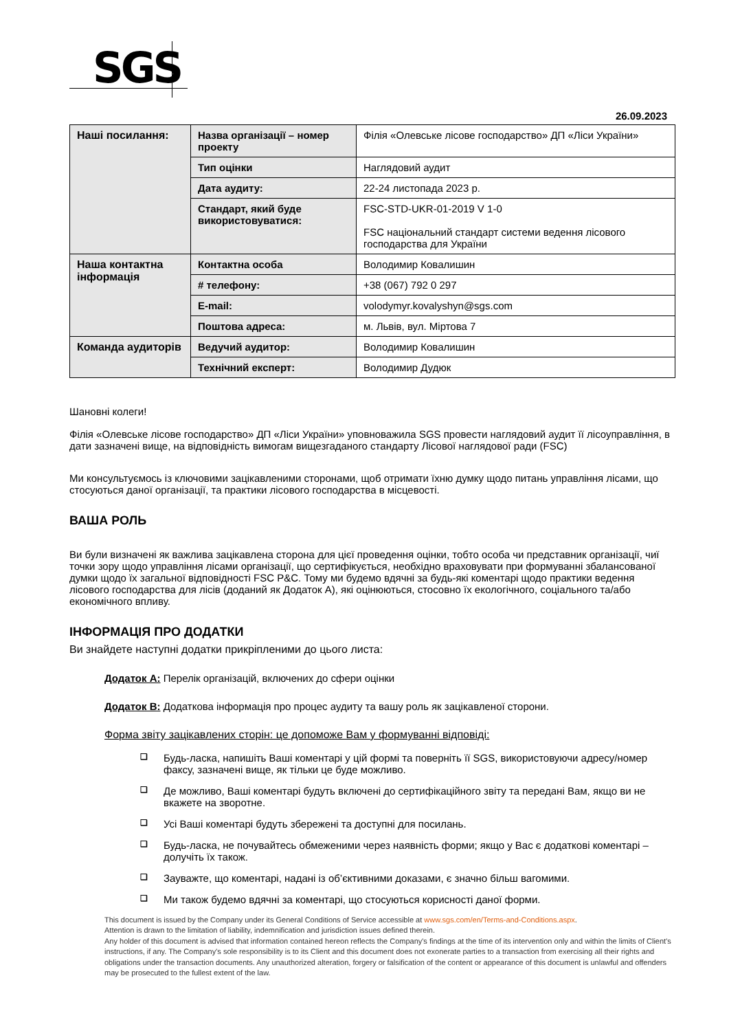SGS
26.09.2023
| Наші посилання: | Назва організації – номер проекту | Філія «Олевське лісове господарство» ДП «Ліси України» |
| | Тип оцінки | Наглядовий аудит |
| | Дата аудиту: | 22-24 листопада 2023 р. |
| | Стандарт, який буде використовуватися: | FSC-STD-UKR-01-2019 V 1-0 FSC національний стандарт системи ведення лісового господарства для України |
| Наша контактна інформація | Контактна особа | Володимир Ковалишин |
| | # телефону: | +38 (067) 792 0 297 |
| | E-mail: | volodymyr.kovalyshyn@sgs.com |
| | Поштова адреса: | м. Львів, вул. Міртова 7 |
| Команда аудиторів | Ведучий аудитор: | Володимир Ковалишин |
| | Технічний експерт: | Володимир Дудюк |
Шановні колеги!
Філія «Олевське лісове господарство» ДП «Ліси України» уповноважила SGS провести наглядовий аудит її лісоуправління, в дати зазначені вище, на відповідність вимогам вищезгаданого стандарту Лісової наглядової ради (FSC)
Ми консультуємось із ключовими зацікавленими сторонами, щоб отримати їхню думку щодо питань управління лісами, що стосуються даної організації, та практики лісового господарства в місцевості.
ВАША РОЛЬ
Ви були визначені як важлива зацікавлена сторона для цієї проведення оцінки, тобто особа чи представник організації, чиї точки зору щодо управління лісами організації, що сертифікується, необхідно враховувати при формуванні збалансованої думки щодо їх загальної відповідності FSC P&C. Тому ми будемо вдячні за будь-які коментарі щодо практики ведення лісового господарства для лісів (доданий як Додаток А), які оцінюються, стосовно їх екологічного, соціального та/або економічного впливу.
ІНФОРМАЦІЯ ПРО ДОДАТКИ
Ви знайдете наступні додатки прикріпленими до цього листа:
Додаток А: Перелік організацій, включених до сфери оцінки
Додаток В: Додаткова інформація про процес аудиту та вашу роль як зацікавленої сторони.
Форма звіту зацікавлених сторін: це допоможе Вам у формуванні відповіді:
❑ Будь-ласка, напишіть Ваші коментарі у цій формі та поверніть її SGS, використовуючи адресу/номер факсу, зазначені вище, як тільки це буде можливо.
❑ Де можливо, Ваші коментарі будуть включені до сертифікаційного звіту та передані Вам, якщо ви не вкажете на зворотне.
❑ Усі Ваші коментарі будуть збережені та доступні для посилань.
❑ Будь-ласка, не почувайтесь обмеженими через наявність форми; якщо у Вас є додаткові коментарі – долучіть їх також.
❑ Зауважте, що коментарі, надані із об’єктивними доказами, є значно більш вагомими.
❑ Ми також будемо вдячні за коментарі, що стосуються корисності даної форми.
This document is issued by the Company under its General Conditions of Service accessible at www.sgs.com/en/Terms-and-Conditions.aspx.
Attention is drawn to the limitation of liability, indemnification and jurisdiction issues defined therein.
Any holder of this document is advised that information contained hereon reflects the Company's findings at the time of its intervention only and within the limits of Client's instructions, if any. The Company's sole responsibility is to its Client and this document does not exonerate parties to a transaction from exercising all their rights and obligations under the transaction documents. Any unauthorized alteration, forgery or falsification of the content or appearance of this document is unlawful and offenders may be prosecuted to the fullest extent of the law.